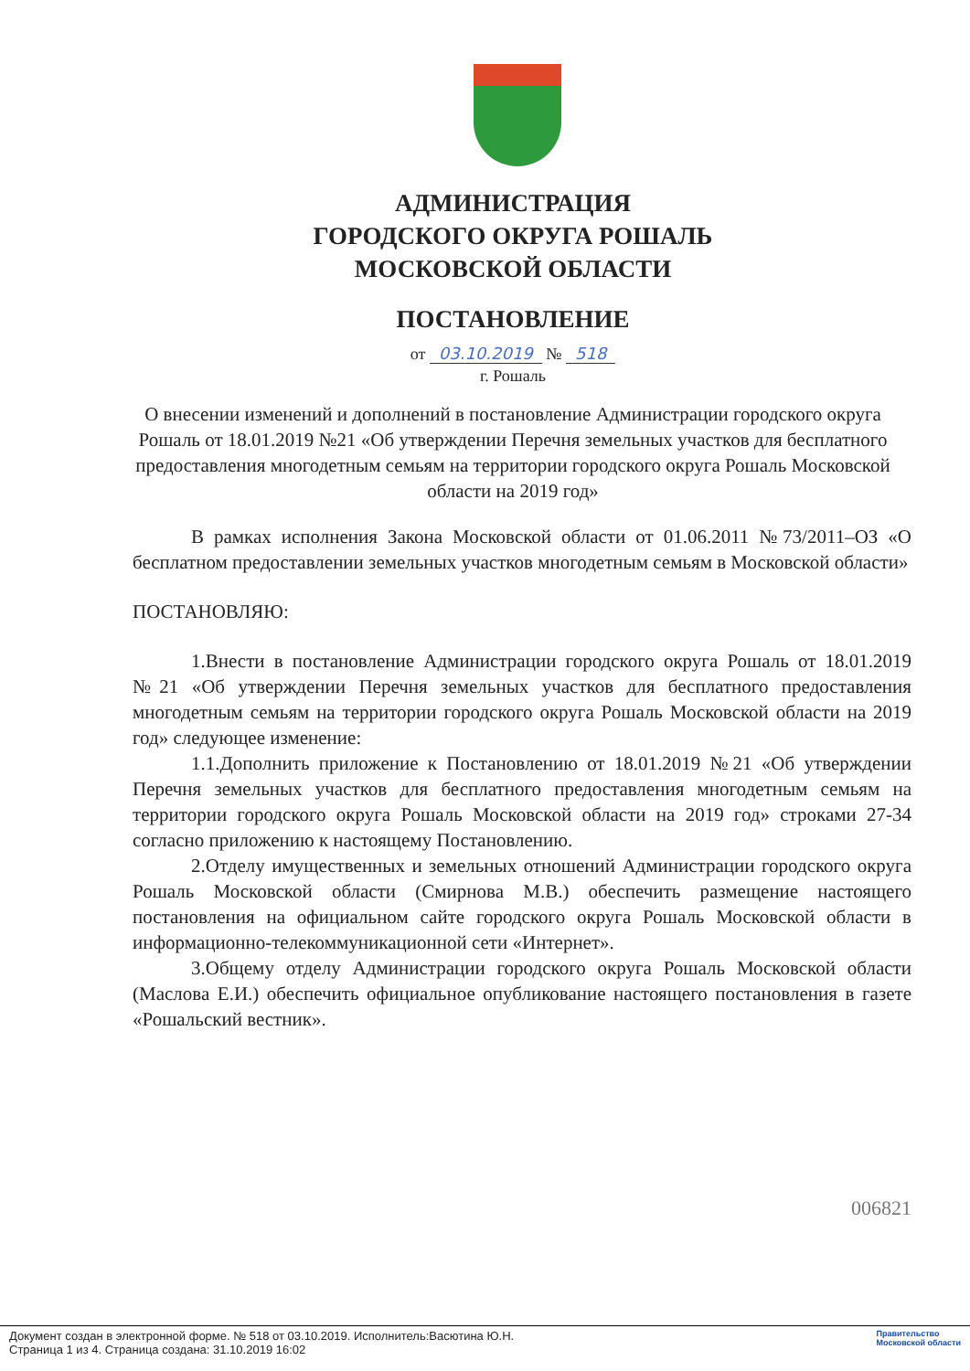АДМИНИСТРАЦИЯ
ГОРОДСКОГО ОКРУГА РОШАЛЬ
МОСКОВСКОЙ ОБЛАСТИ
ПОСТАНОВЛЕНИЕ
от 03.10.2019 № 518
г. Рошаль
О внесении изменений и дополнений в постановление Администрации городского округа Рошаль от 18.01.2019 №21 «Об утверждении Перечня земельных участков для бесплатного предоставления многодетным семьям на территории городского округа Рошаль Московской области на 2019 год»
В рамках исполнения Закона Московской области от 01.06.2011 №73/2011–ОЗ «О бесплатном предоставлении земельных участков многодетным семьям в Московской области»
ПОСТАНОВЛЯЮ:
1.Внести в постановление Администрации городского округа Рошаль от 18.01.2019 №21 «Об утверждении Перечня земельных участков для бесплатного предоставления многодетным семьям на территории городского округа Рошаль Московской области на 2019 год» следующее изменение:
1.1.Дополнить приложение к Постановлению от 18.01.2019 №21 «Об утверждении Перечня земельных участков для бесплатного предоставления многодетным семьям на территории городского округа Рошаль Московской области на 2019 год» строками 27-34 согласно приложению к настоящему Постановлению.
2.Отделу имущественных и земельных отношений Администрации городского округа Рошаль Московской области (Смирнова М.В.) обеспечить размещение настоящего постановления на официальном сайте городского округа Рошаль Московской области в информационно-телекоммуникационной сети «Интернет».
3.Общему отделу Администрации городского округа Рошаль Московской области (Маслова Е.И.) обеспечить официальное опубликование настоящего постановления в газете «Рошальский вестник».
006821
Документ создан в электронной форме. № 518 от 03.10.2019. Исполнитель:Васютина Ю.Н.
Страница 1 из 4. Страница создана: 31.10.2019 16:02
Правительство
Московской области